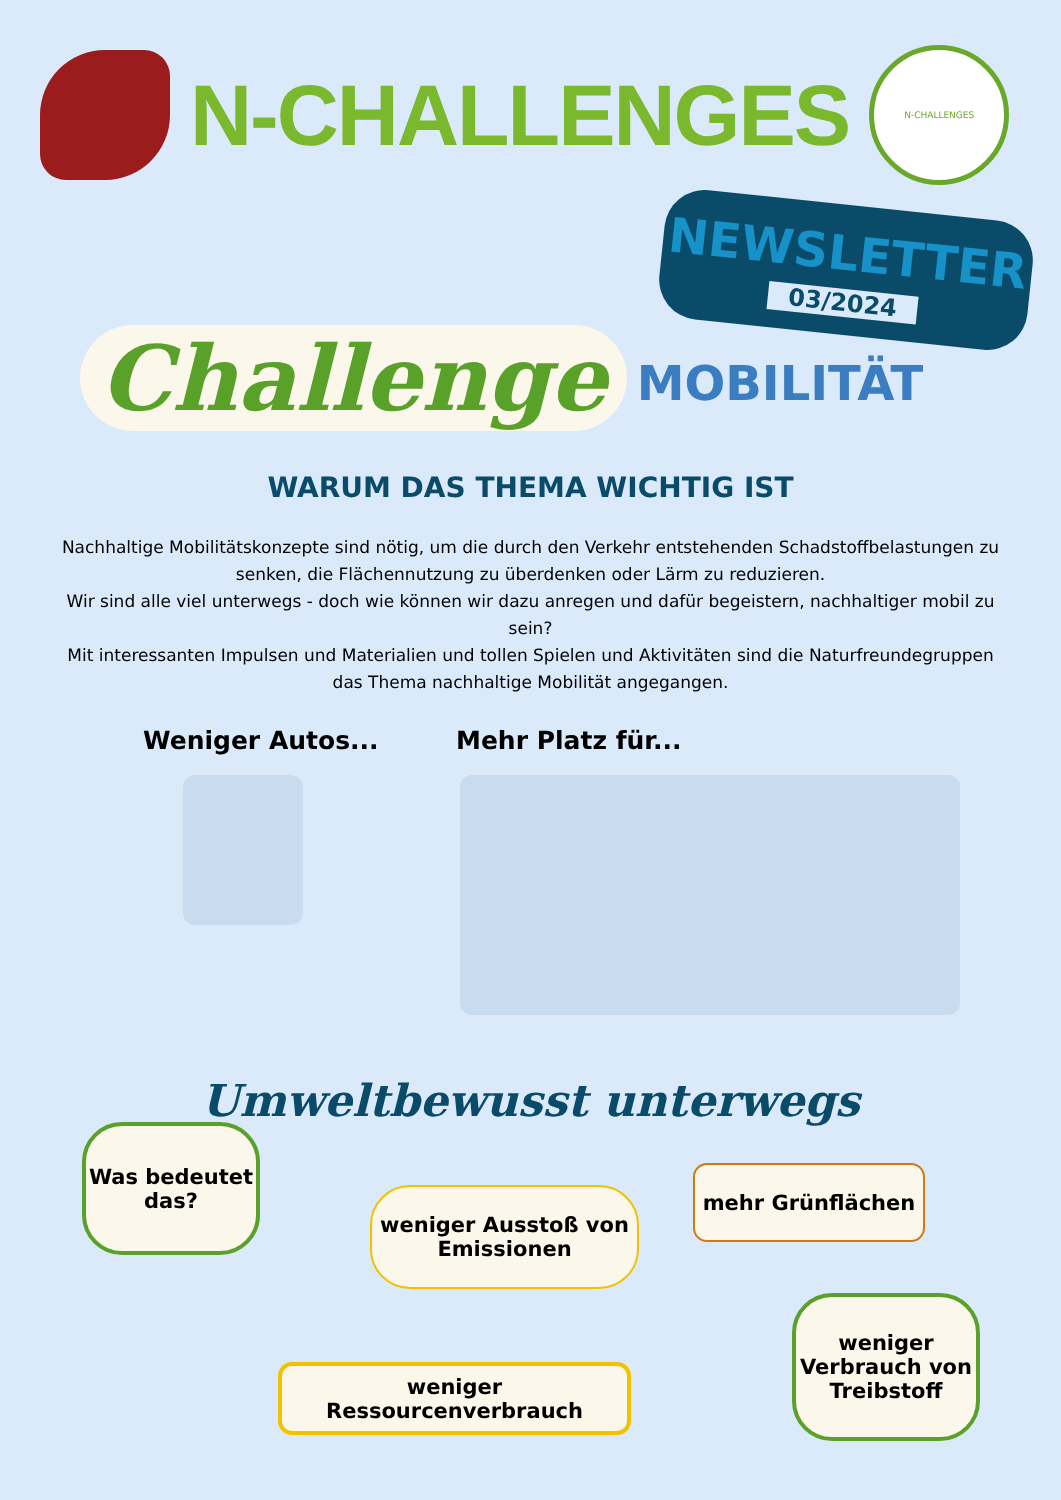N-CHALLENGES
N-CHALLENGES
NEWSLETTER
03/2024
Challenge
MOBILITÄT
WARUM DAS THEMA WICHTIG IST
Nachhaltige Mobilitätskonzepte sind nötig, um die durch den Verkehr entstehenden Schadstoffbelastungen zu senken, die Flächennutzung zu überdenken oder Lärm zu reduzieren.
Wir sind alle viel unterwegs - doch wie können wir dazu anregen und dafür begeistern, nachhaltiger mobil zu sein?
Mit interessanten Impulsen und Materialien und tollen Spielen und Aktivitäten sind die Naturfreundegruppen das Thema nachhaltige Mobilität angegangen.
Weniger Autos... Mehr Platz für...
Umweltbewusst unterwegs
Was bedeutet das?
weniger Ausstoß von Emissionen
mehr Grünflächen
weniger Ressourcenverbrauch
weniger Verbrauch von Treibstoff